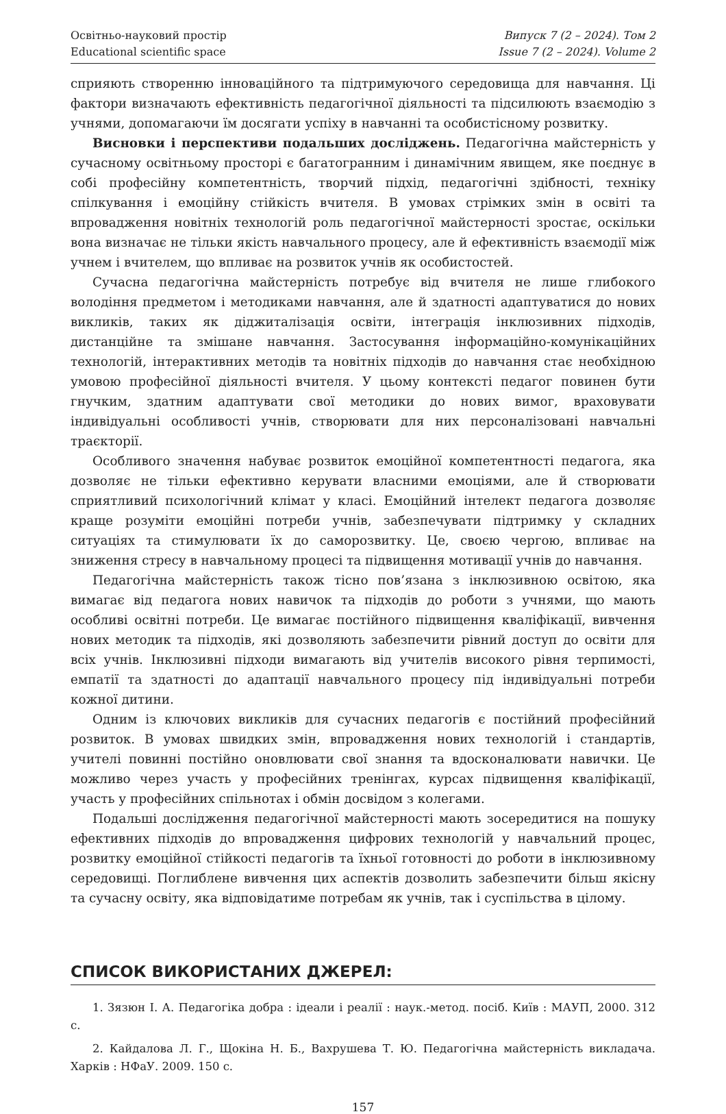Освітньо-науковий простір
Educational scientific space
Випуск 7 (2 – 2024). Том 2
Issue 7 (2 – 2024). Volume 2
сприяють створенню інноваційного та підтримуючого середовища для навчання. Ці фактори визначають ефективність педагогічної діяльності та підсилюють взаємодію з учнями, допомагаючи їм досягати успіху в навчанні та особистісному розвитку.
Висновки і перспективи подальших досліджень. Педагогічна майстерність у сучасному освітньому просторі є багатогранним і динамічним явищем, яке поєднує в собі професійну компетентність, творчий підхід, педагогічні здібності, техніку спілкування і емоційну стійкість вчителя. В умовах стрімких змін в освіті та впровадження новітніх технологій роль педагогічної майстерності зростає, оскільки вона визначає не тільки якість навчального процесу, але й ефективність взаємодії між учнем і вчителем, що впливає на розвиток учнів як особистостей.
Сучасна педагогічна майстерність потребує від вчителя не лише глибокого володіння предметом і методиками навчання, але й здатності адаптуватися до нових викликів, таких як діджиталізація освіти, інтеграція інклюзивних підходів, дистанційне та змішане навчання. Застосування інформаційно-комунікаційних технологій, інтерактивних методів та новітніх підходів до навчання стає необхідною умовою професійної діяльності вчителя. У цьому контексті педагог повинен бути гнучким, здатним адаптувати свої методики до нових вимог, враховувати індивідуальні особливості учнів, створювати для них персоналізовані навчальні траєкторії.
Особливого значення набуває розвиток емоційної компетентності педагога, яка дозволяє не тільки ефективно керувати власними емоціями, але й створювати сприятливий психологічний клімат у класі. Емоційний інтелект педагога дозволяє краще розуміти емоційні потреби учнів, забезпечувати підтримку у складних ситуаціях та стимулювати їх до саморозвитку. Це, своєю чергою, впливає на зниження стресу в навчальному процесі та підвищення мотивації учнів до навчання.
Педагогічна майстерність також тісно пов’язана з інклюзивною освітою, яка вимагає від педагога нових навичок та підходів до роботи з учнями, що мають особливі освітні потреби. Це вимагає постійного підвищення кваліфікації, вивчення нових методик та підходів, які дозволяють забезпечити рівний доступ до освіти для всіх учнів. Інклюзивні підходи вимагають від учителів високого рівня терпимості, емпатії та здатності до адаптації навчального процесу під індивідуальні потреби кожної дитини.
Одним із ключових викликів для сучасних педагогів є постійний професійний розвиток. В умовах швидких змін, впровадження нових технологій і стандартів, учителі повинні постійно оновлювати свої знання та вдосконалювати навички. Це можливо через участь у професійних тренінгах, курсах підвищення кваліфікації, участь у професійних спільнотах і обмін досвідом з колегами.
Подальші дослідження педагогічної майстерності мають зосередитися на пошуку ефективних підходів до впровадження цифрових технологій у навчальний процес, розвитку емоційної стійкості педагогів та їхньої готовності до роботи в інклюзивному середовищі. Поглиблене вивчення цих аспектів дозволить забезпечити більш якісну та сучасну освіту, яка відповідатиме потребам як учнів, так і суспільства в цілому.
СПИСОК ВИКОРИСТАНИХ ДЖЕРЕЛ:
1. Зязюн І. А. Педагогіка добра : ідеали і реалії : наук.-метод. посіб. Київ : МАУП, 2000. 312 с.
2. Кайдалова Л. Г., Щокіна Н. Б., Вахрушева Т. Ю. Педагогічна майстерність викладача. Харків : НФаУ. 2009. 150 с.
157